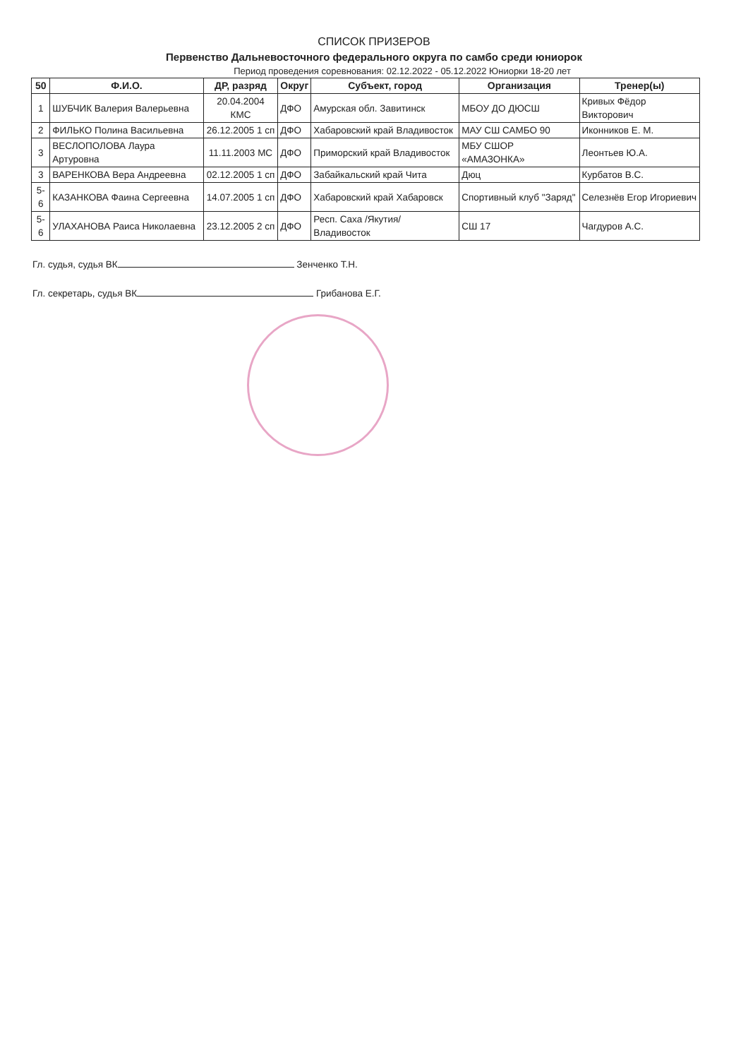СПИСОК ПРИЗЕРОВ
Первенство Дальневосточного федерального округа по самбо среди юниорок
Период проведения соревнования: 02.12.2022 - 05.12.2022 Юниорки 18-20 лет
| 50 | Ф.И.О. | ДР, разряд | Округ | Субъект, город | Организация | Тренер(ы) |
| --- | --- | --- | --- | --- | --- | --- |
| 1 | ШУБЧИК Валерия Валерьевна | 20.04.2004 КМС | ДФО | Амурская обл. Завитинск | МБОУ ДО ДЮСШ | Кривых Фёдор Викторович |
| 2 | ФИЛЬКО Полина Васильевна | 26.12.2005 1 сп | ДФО | Хабаровский край Владивосток | МАУ СШ САМБО 90 | Иконников Е. М. |
| 3 | ВЕСЛОПОЛОВА Лаура Артуровна | 11.11.2003 МС | ДФО | Приморский край Владивосток | МБУ СШОР «АМАЗОНКА» | Леонтьев Ю.А. |
| 3 | ВАРЕНКОВА Вера Андреевна | 02.12.2005 1 сп | ДФО | Забайкальский край Чита | Дюц | Курбатов В.С. |
| 5-6 | КАЗАНКОВА Фаина Сергеевна | 14.07.2005 1 сп | ДФО | Хабаровский край Хабаровск | Спортивный клуб "Заряд" | Селезнёв Егор Игориевич |
| 5-6 | УЛАХАНОВА Раиса Николаевна | 23.12.2005 2 сп | ДФО | Респ. Саха /Якутия/ Владивосток | СШ 17 | Чагдуров А.С. |
Гл. судья, судья ВК Зенченко Т.Н.
Гл. секретарь, судья ВК Грибанова Е.Г.